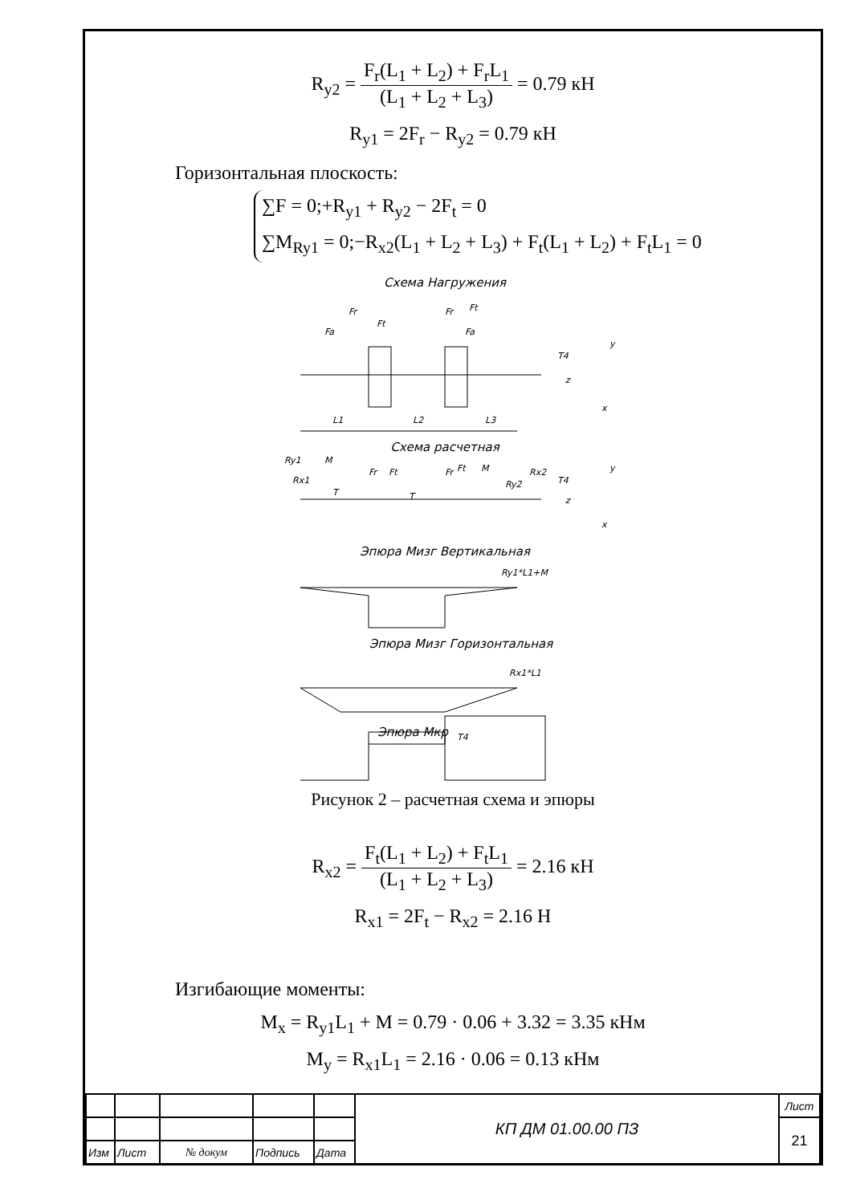R<sub>y2</sub> = F<sub>r</sub>(L<sub>1</sub> + L<sub>2</sub>) + F<sub>r</sub>L<sub>1</sub> (L<sub>1</sub> + L<sub>2</sub> + L<sub>3</sub>) = 0.79 кН
R<sub>y1</sub> = 2F<sub>r</sub> − R<sub>y2</sub> = 0.79 кН
Горизонтальная плоскость:
∑F = 0;+R<sub>y1</sub> + R<sub>y2</sub> − 2F<sub>t</sub> = 0
∑M<sub>Ry1</sub> = 0;−R<sub>x2</sub>(L<sub>1</sub> + L<sub>2</sub> + L<sub>3</sub>) + F<sub>t</sub>(L<sub>1</sub> + L<sub>2</sub>) + F<sub>t</sub>L<sub>1</sub> = 0
Схема Нагружения
Fa
Fr
Ft
Fr
Ft
Fa
T4
y
z
x
L1
L2
L3
Схема расчетная
Ry1
Rx1
M
T
Fr
Ft
T
Fr
Ft
M
Ry2
Rx2
T4
y
z
x
Эпюра Мизг Вертикальная
Ry1*L1+M
Эпюра Мизг Горизонтальная
Rx1*L1
Эпюра Мкр
T4
Рисунок 2 – расчетная схема и эпюры
R<sub>x2</sub> = F<sub>t</sub>(L<sub>1</sub> + L<sub>2</sub>) + F<sub>t</sub>L<sub>1</sub> (L<sub>1</sub> + L<sub>2</sub> + L<sub>3</sub>) = 2.16 кН
R<sub>x1</sub> = 2F<sub>t</sub> − R<sub>x2</sub> = 2.16 Н
Изгибающие моменты:
M<sub>x</sub> = R<sub>y1</sub>L<sub>1</sub> + M = 0.79 · 0.06 + 3.32 = 3.35 кНм
M<sub>y</sub> = R<sub>x1</sub>L<sub>1</sub> = 2.16 · 0.06 = 0.13 кНм
| | | | | | КП ДМ 01.00.00 ПЗ | Лист |
| | | | | | | 21 |
| Изм | Лист | № докум | Подпись | Дата | | |